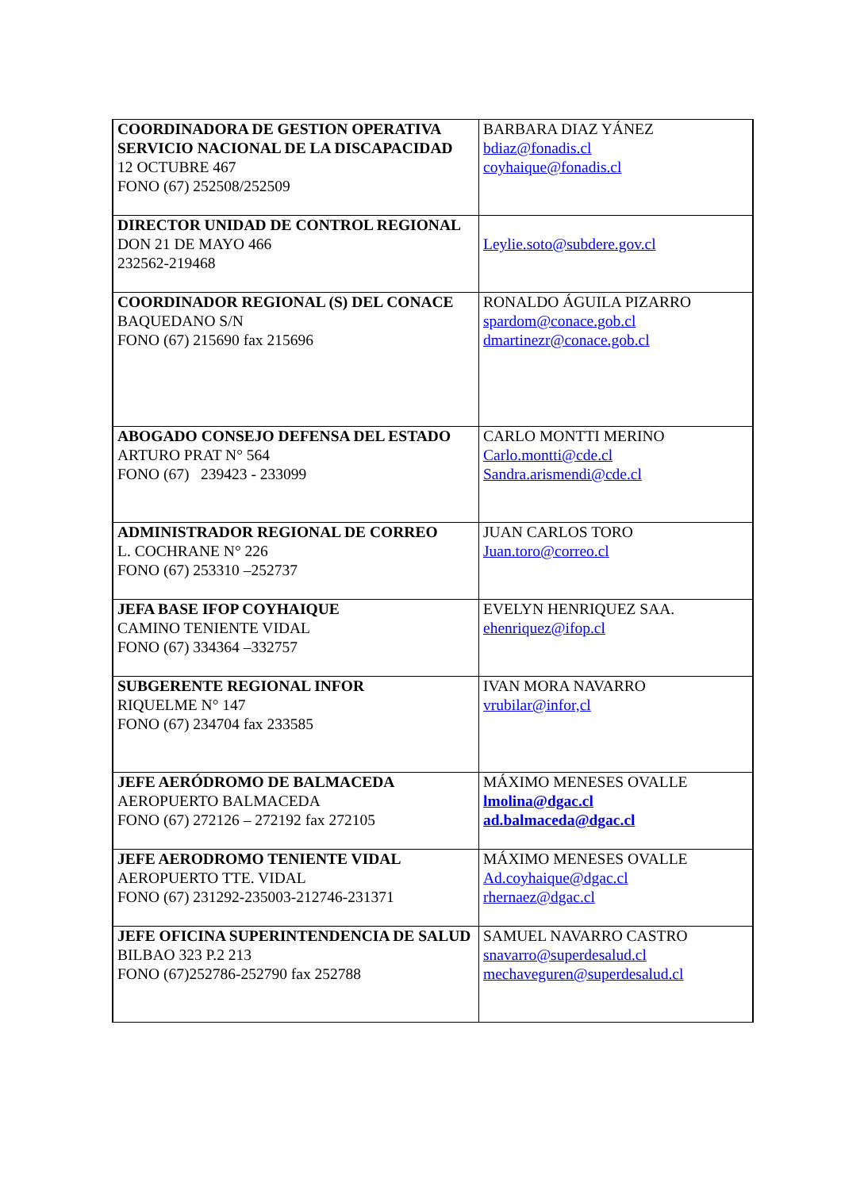| COORDINADORA DE GESTION OPERATIVA SERVICIO NACIONAL DE LA DISCAPACIDAD 12 OCTUBRE 467 FONO (67) 252508/252509 | BARBARA DIAZ YÁNEZ bdiaz@fonadis.cl coyhaique@fonadis.cl |
| DIRECTOR UNIDAD DE CONTROL REGIONAL DON 21 DE MAYO 466 232562-219468 | Leylie.soto@subdere.gov.cl |
| COORDINADOR REGIONAL (S) DEL CONACE BAQUEDANO S/N FONO (67) 215690 fax 215696 | RONALDO ÁGUILA PIZARRO spardom@conace.gob.cl dmartinezr@conace.gob.cl |
| ABOGADO CONSEJO DEFENSA DEL ESTADO ARTURO PRAT N° 564 FONO (67) 239423 - 233099 | CARLO MONTTI MERINO Carlo.montti@cde.cl Sandra.arismendi@cde.cl |
| ADMINISTRADOR REGIONAL DE CORREO L. COCHRANE N° 226 FONO (67) 253310 –252737 | JUAN CARLOS TORO Juan.toro@correo.cl |
| JEFA BASE IFOP COYHAIQUE CAMINO TENIENTE VIDAL FONO (67) 334364 –332757 | EVELYN HENRIQUEZ SAA. ehenriquez@ifop.cl |
| SUBGERENTE REGIONAL INFOR RIQUELME N° 147 FONO (67) 234704 fax 233585 | IVAN MORA NAVARRO vrubilar@infor,cl |
| JEFE AERÓDROMO DE BALMACEDA AEROPUERTO BALMACEDA FONO (67) 272126 – 272192 fax 272105 | MÁXIMO MENESES OVALLE lmolina@dgac.cl ad.balmaceda@dgac.cl |
| JEFE AERODROMO TENIENTE VIDAL AEROPUERTO TTE. VIDAL FONO (67) 231292-235003-212746-231371 | MÁXIMO MENESES OVALLE Ad.coyhaique@dgac.cl rhernaez@dgac.cl |
| JEFE OFICINA SUPERINTENDENCIA DE SALUD BILBAO 323 P.2 213 FONO (67)252786-252790 fax 252788 | SAMUEL NAVARRO CASTRO snavarro@superdesalud.cl mechaveguren@superdesalud.cl |